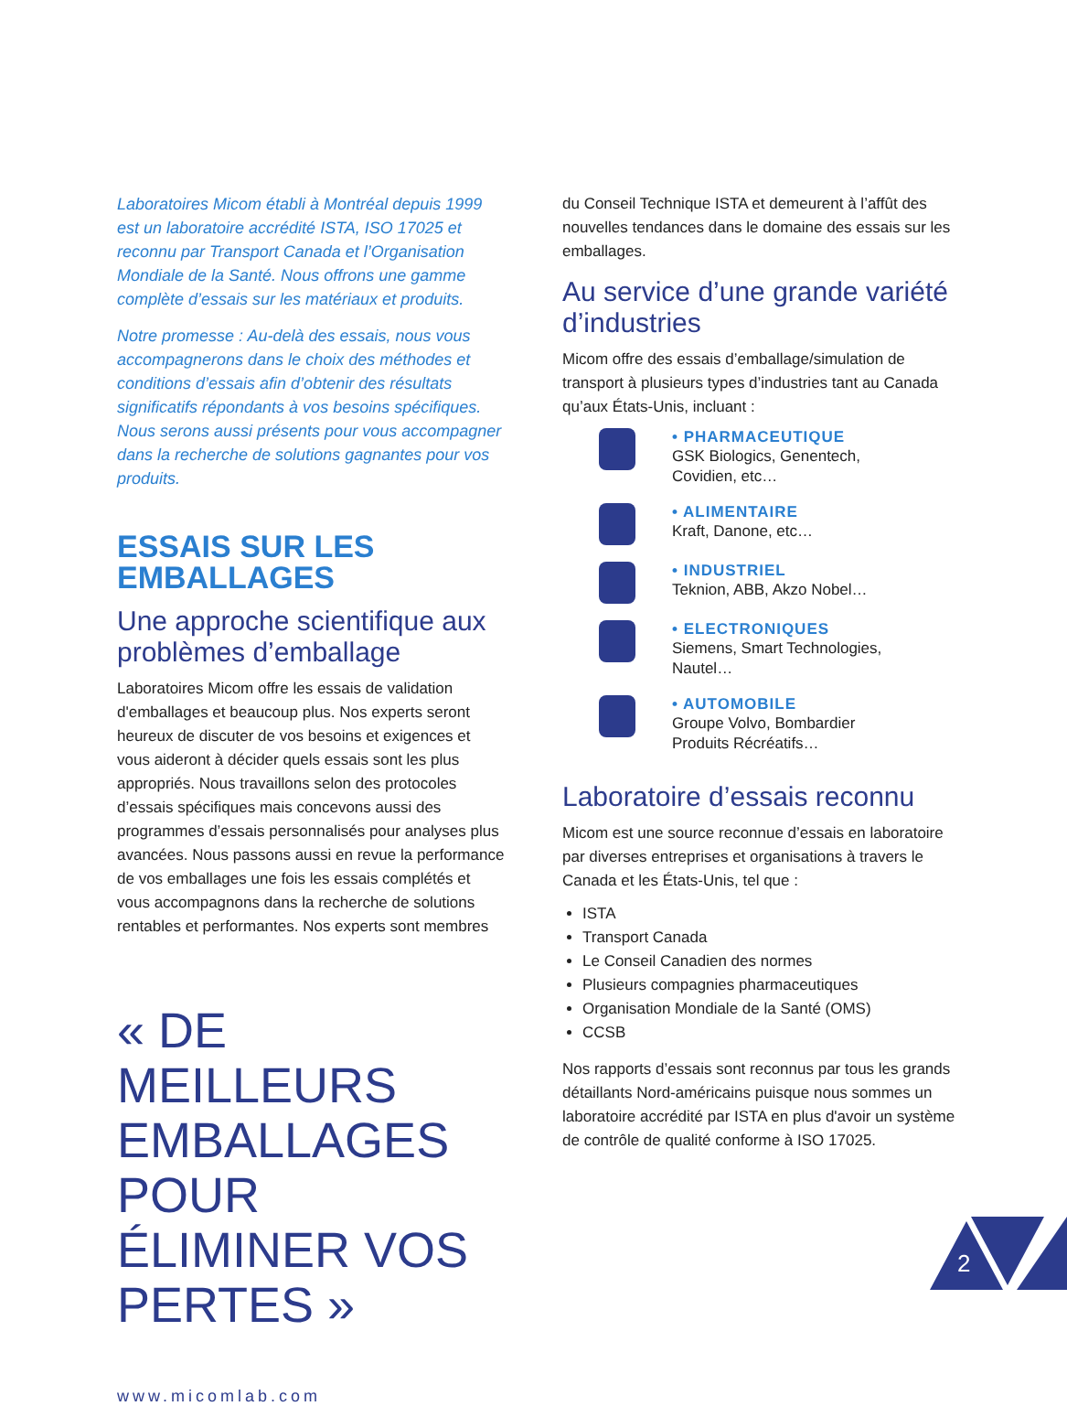Laboratoires Micom établi à Montréal depuis 1999 est un laboratoire accrédité ISTA, ISO 17025 et reconnu par Transport Canada et l’Organisation Mondiale de la Santé. Nous offrons une gamme complète d’essais sur les matériaux et produits.
Notre promesse : Au-delà des essais, nous vous accompagnerons dans le choix des méthodes et conditions d’essais afin d’obtenir des résultats significatifs répondants à vos besoins spécifiques. Nous serons aussi présents pour vous accompagner dans la recherche de solutions gagnantes pour vos produits.
ESSAIS SUR LES EMBALLAGES
Une approche scientifique aux problèmes d’emballage
Laboratoires Micom offre les essais de validation d'emballages et beaucoup plus. Nos experts seront heureux de discuter de vos besoins et exigences et vous aideront à décider quels essais sont les plus appropriés. Nous travaillons selon des protocoles d’essais spécifiques mais concevons aussi des programmes d’essais personnalisés pour analyses plus avancées. Nous passons aussi en revue la performance de vos emballages une fois les essais complétés et vous accompagnons dans la recherche de solutions rentables et performantes. Nos experts sont membres
« DE MEILLEURS EMBALLAGES POUR ÉLIMINER VOS PERTES »
www.micomlab.com
du Conseil Technique ISTA et demeurent à l’affût des nouvelles tendances dans le domaine des essais sur les emballages.
Au service d’une grande variété d’industries
Micom offre des essais d’emballage/simulation de transport à plusieurs types d’industries tant au Canada qu’aux États-Unis, incluant :
• PHARMACEUTIQUE
GSK Biologics, Genentech,
Covidien, etc…
• ALIMENTAIRE
Kraft, Danone, etc…
• INDUSTRIEL
Teknion, ABB, Akzo Nobel…
• ELECTRONIQUES
Siemens, Smart Technologies,
Nautel…
• AUTOMOBILE
Groupe Volvo, Bombardier
Produits Récréatifs…
Laboratoire d’essais reconnu
Micom est une source reconnue d’essais en laboratoire par diverses entreprises et organisations à travers le Canada et les États-Unis, tel que :
ISTA
Transport Canada
Le Conseil Canadien des normes
Plusieurs compagnies pharmaceutiques
Organisation Mondiale de la Santé (OMS)
CCSB
Nos rapports d’essais sont reconnus par tous les grands détaillants Nord-américains puisque nous sommes un laboratoire accrédité par ISTA en plus d'avoir un système de contrôle de qualité conforme à ISO 17025.
2